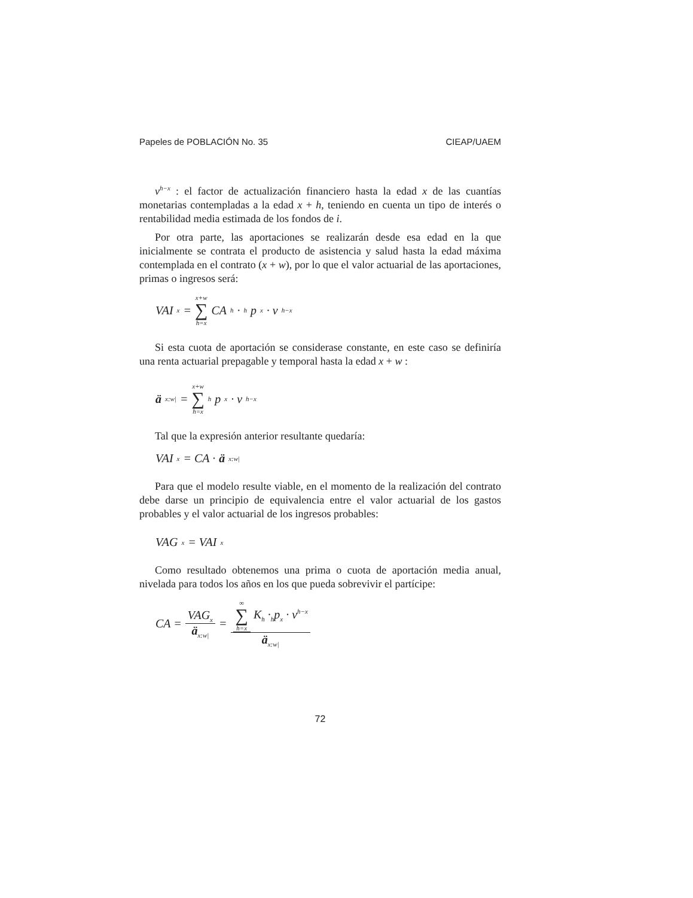Papeles de POBLACIÓN No. 35 CIEAP/UAEM
v<sup>h−x</sup> : el factor de actualización financiero hasta la edad x de las cuantías monetarias contempladas a la edad x + h, teniendo en cuenta un tipo de interés o rentabilidad media estimada de los fondos de i.
Por otra parte, las aportaciones se realizarán desde esa edad en la que inicialmente se contrata el producto de asistencia y salud hasta la edad máxima contemplada en el contrato (x + w), por lo que el valor actuarial de las aportaciones, primas o ingresos será:
VAI<sub>x</sub> = x+w ∑ h=x CA<sub>h</sub> ·<sub>h</sub>p<sub>x</sub> · v<sup>h−x</sup>
Si esta cuota de aportación se considerase constante, en este caso se definiría una renta actuarial prepagable y temporal hasta la edad x + w :
ä<sub>x:w|</sub> = x+w ∑ h=x <sub>h</sub>p<sub>x</sub> · v<sup>h−x</sup>
Tal que la expresión anterior resultante quedaría:
VAI<sub>x</sub> = CA · ä<sub>x:w|</sub>
Para que el modelo resulte viable, en el momento de la realización del contrato debe darse un principio de equivalencia entre el valor actuarial de los gastos probables y el valor actuarial de los ingresos probables:
VAG<sub>x</sub> = VAI<sub>x</sub>
Como resultado obtenemos una prima o cuota de aportación media anual, nivelada para todos los años en los que pueda sobrevivir el partícipe:
CA = VAG<sub>x</sub> ä<sub>x:w|</sub> = ∞ ∑ h=x K<sub>h</sub> ·<sub>h</sub>p<sub>x</sub> · v<sup>h−x</sup> ä<sub>x:w|</sub>
72